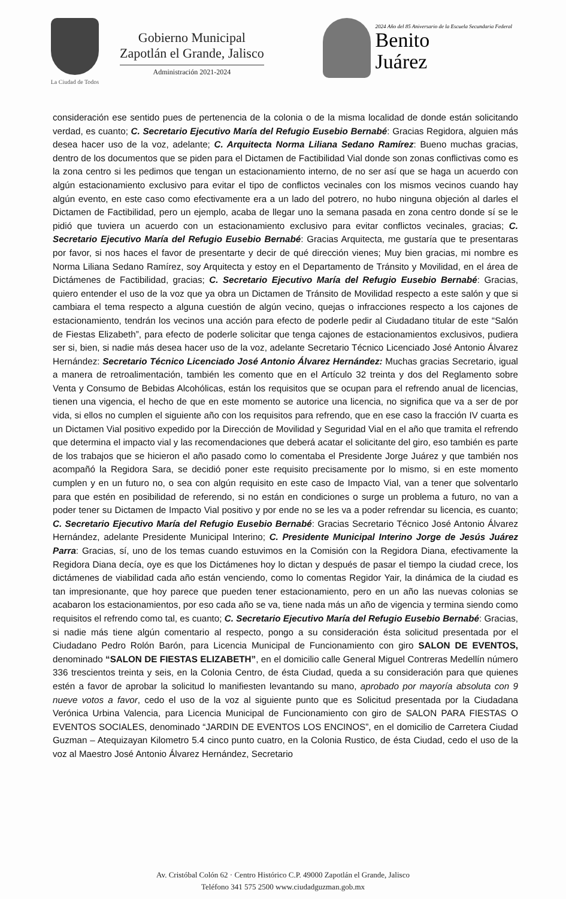La Ciudad de Todos
Gobierno Municipal
Zapotlán el Grande, Jalisco
Administración 2021-2024
2024 Año del 85 Aniversario de la Escuela Secundaria Federal
Benito
Juárez
consideración ese sentido pues de pertenencia de la colonia o de la misma localidad de donde están solicitando verdad, es cuanto; C. Secretario Ejecutivo María del Refugio Eusebio Bernabé: Gracias Regidora, alguien más desea hacer uso de la voz, adelante; C. Arquitecta Norma Liliana Sedano Ramírez: Bueno muchas gracias, dentro de los documentos que se piden para el Dictamen de Factibilidad Vial donde son zonas conflictivas como es la zona centro si les pedimos que tengan un estacionamiento interno, de no ser así que se haga un acuerdo con algún estacionamiento exclusivo para evitar el tipo de conflictos vecinales con los mismos vecinos cuando hay algún evento, en este caso como efectivamente era a un lado del potrero, no hubo ninguna objeción al darles el Dictamen de Factibilidad, pero un ejemplo, acaba de llegar uno la semana pasada en zona centro donde sí se le pidió que tuviera un acuerdo con un estacionamiento exclusivo para evitar conflictos vecinales, gracias; C. Secretario Ejecutivo María del Refugio Eusebio Bernabé: Gracias Arquitecta, me gustaría que te presentaras por favor, si nos haces el favor de presentarte y decir de qué dirección vienes; Muy bien gracias, mi nombre es Norma Liliana Sedano Ramírez, soy Arquitecta y estoy en el Departamento de Tránsito y Movilidad, en el área de Dictámenes de Factibilidad, gracias; C. Secretario Ejecutivo María del Refugio Eusebio Bernabé: Gracias, quiero entender el uso de la voz que ya obra un Dictamen de Tránsito de Movilidad respecto a este salón y que si cambiara el tema respecto a alguna cuestión de algún vecino, quejas o infracciones respecto a los cajones de estacionamiento, tendrán los vecinos una acción para efecto de poderle pedir al Ciudadano titular de este “Salón de Fiestas Elizabeth”, para efecto de poderle solicitar que tenga cajones de estacionamientos exclusivos, pudiera ser si, bien, si nadie más desea hacer uso de la voz, adelante Secretario Técnico Licenciado José Antonio Álvarez Hernández: Secretario Técnico Licenciado José Antonio Álvarez Hernández: Muchas gracias Secretario, igual a manera de retroalimentación, también les comento que en el Artículo 32 treinta y dos del Reglamento sobre Venta y Consumo de Bebidas Alcohólicas, están los requisitos que se ocupan para el refrendo anual de licencias, tienen una vigencia, el hecho de que en este momento se autorice una licencia, no significa que va a ser de por vida, si ellos no cumplen el siguiente año con los requisitos para refrendo, que en ese caso la fracción IV cuarta es un Dictamen Vial positivo expedido por la Dirección de Movilidad y Seguridad Vial en el año que tramita el refrendo que determina el impacto vial y las recomendaciones que deberá acatar el solicitante del giro, eso también es parte de los trabajos que se hicieron el año pasado como lo comentaba el Presidente Jorge Juárez y que también nos acompañó la Regidora Sara, se decidió poner este requisito precisamente por lo mismo, si en este momento cumplen y en un futuro no, o sea con algún requisito en este caso de Impacto Vial, van a tener que solventarlo para que estén en posibilidad de referendo, si no están en condiciones o surge un problema a futuro, no van a poder tener su Dictamen de Impacto Vial positivo y por ende no se les va a poder refrendar su licencia, es cuanto; C. Secretario Ejecutivo María del Refugio Eusebio Bernabé: Gracias Secretario Técnico José Antonio Álvarez Hernández, adelante Presidente Municipal Interino; C. Presidente Municipal Interino Jorge de Jesús Juárez Parra: Gracias, sí, uno de los temas cuando estuvimos en la Comisión con la Regidora Diana, efectivamente la Regidora Diana decía, oye es que los Dictámenes hoy lo dictan y después de pasar el tiempo la ciudad crece, los dictámenes de viabilidad cada año están venciendo, como lo comentas Regidor Yair, la dinámica de la ciudad es tan impresionante, que hoy parece que pueden tener estacionamiento, pero en un año las nuevas colonias se acabaron los estacionamientos, por eso cada año se va, tiene nada más un año de vigencia y termina siendo como requisitos el refrendo como tal, es cuanto; C. Secretario Ejecutivo María del Refugio Eusebio Bernabé: Gracias, si nadie más tiene algún comentario al respecto, pongo a su consideración ésta solicitud presentada por el Ciudadano Pedro Rolón Barón, para Licencia Municipal de Funcionamiento con giro SALON DE EVENTOS, denominado “SALON DE FIESTAS ELIZABETH”, en el domicilio calle General Miguel Contreras Medellín número 336 trescientos treinta y seis, en la Colonia Centro, de ésta Ciudad, queda a su consideración para que quienes estén a favor de aprobar la solicitud lo manifiesten levantando su mano, aprobado por mayoría absoluta con 9 nueve votos a favor, cedo el uso de la voz al siguiente punto que es Solicitud presentada por la Ciudadana Verónica Urbina Valencia, para Licencia Municipal de Funcionamiento con giro de SALON PARA FIESTAS O EVENTOS SOCIALES, denominado “JARDIN DE EVENTOS LOS ENCINOS”, en el domicilio de Carretera Ciudad Guzman – Atequizayan Kilometro 5.4 cinco punto cuatro, en la Colonia Rustico, de ésta Ciudad, cedo el uso de la voz al Maestro José Antonio Álvarez Hernández, Secretario
Av. Cristóbal Colón 62 · Centro Histórico C.P. 49000 Zapotlán el Grande, Jalisco
Teléfono 341 575 2500 www.ciudadguzman.gob.mx